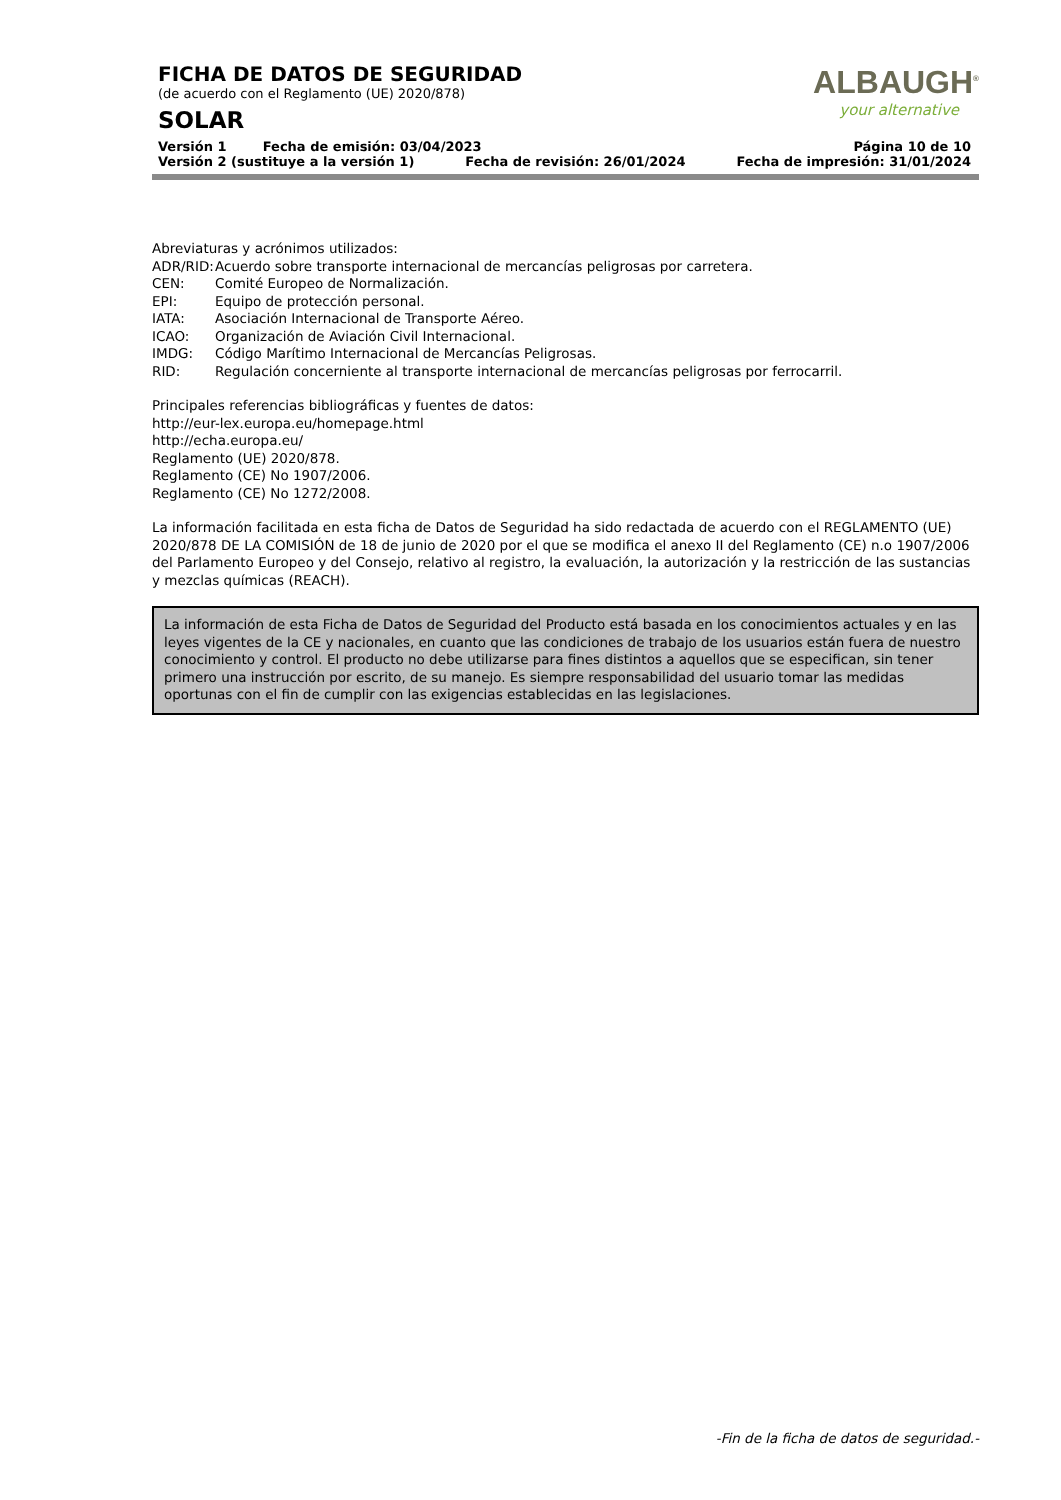FICHA DE DATOS DE SEGURIDAD
(de acuerdo con el Reglamento (UE) 2020/878)
SOLAR
ALBAUGH<sup>®</sup>
your alternative
Versión 1 Fecha de emisión: 03/04/2023 Página 10 de 10
Versión 2 (sustituye a la versión 1) Fecha de revisión: 26/01/2024 Fecha de impresión: 31/01/2024
Abreviaturas y acrónimos utilizados:
ADR/RID: Acuerdo sobre transporte internacional de mercancías peligrosas por carretera.
CEN: Comité Europeo de Normalización.
EPI: Equipo de protección personal.
IATA: Asociación Internacional de Transporte Aéreo.
ICAO: Organización de Aviación Civil Internacional.
IMDG: Código Marítimo Internacional de Mercancías Peligrosas.
RID: Regulación concerniente al transporte internacional de mercancías peligrosas por ferrocarril.
Principales referencias bibliográficas y fuentes de datos:
http://eur-lex.europa.eu/homepage.html
http://echa.europa.eu/
Reglamento (UE) 2020/878.
Reglamento (CE) No 1907/2006.
Reglamento (CE) No 1272/2008.
La información facilitada en esta ficha de Datos de Seguridad ha sido redactada de acuerdo con el REGLAMENTO (UE) 2020/878 DE LA COMISIÓN de 18 de junio de 2020 por el que se modifica el anexo II del Reglamento (CE) n.o 1907/2006 del Parlamento Europeo y del Consejo, relativo al registro, la evaluación, la autorización y la restricción de las sustancias y mezclas químicas (REACH).
La información de esta Ficha de Datos de Seguridad del Producto está basada en los conocimientos actuales y en las leyes vigentes de la CE y nacionales, en cuanto que las condiciones de trabajo de los usuarios están fuera de nuestro conocimiento y control. El producto no debe utilizarse para fines distintos a aquellos que se especifican, sin tener primero una instrucción por escrito, de su manejo. Es siempre responsabilidad del usuario tomar las medidas oportunas con el fin de cumplir con las exigencias establecidas en las legislaciones.
-Fin de la ficha de datos de seguridad.-